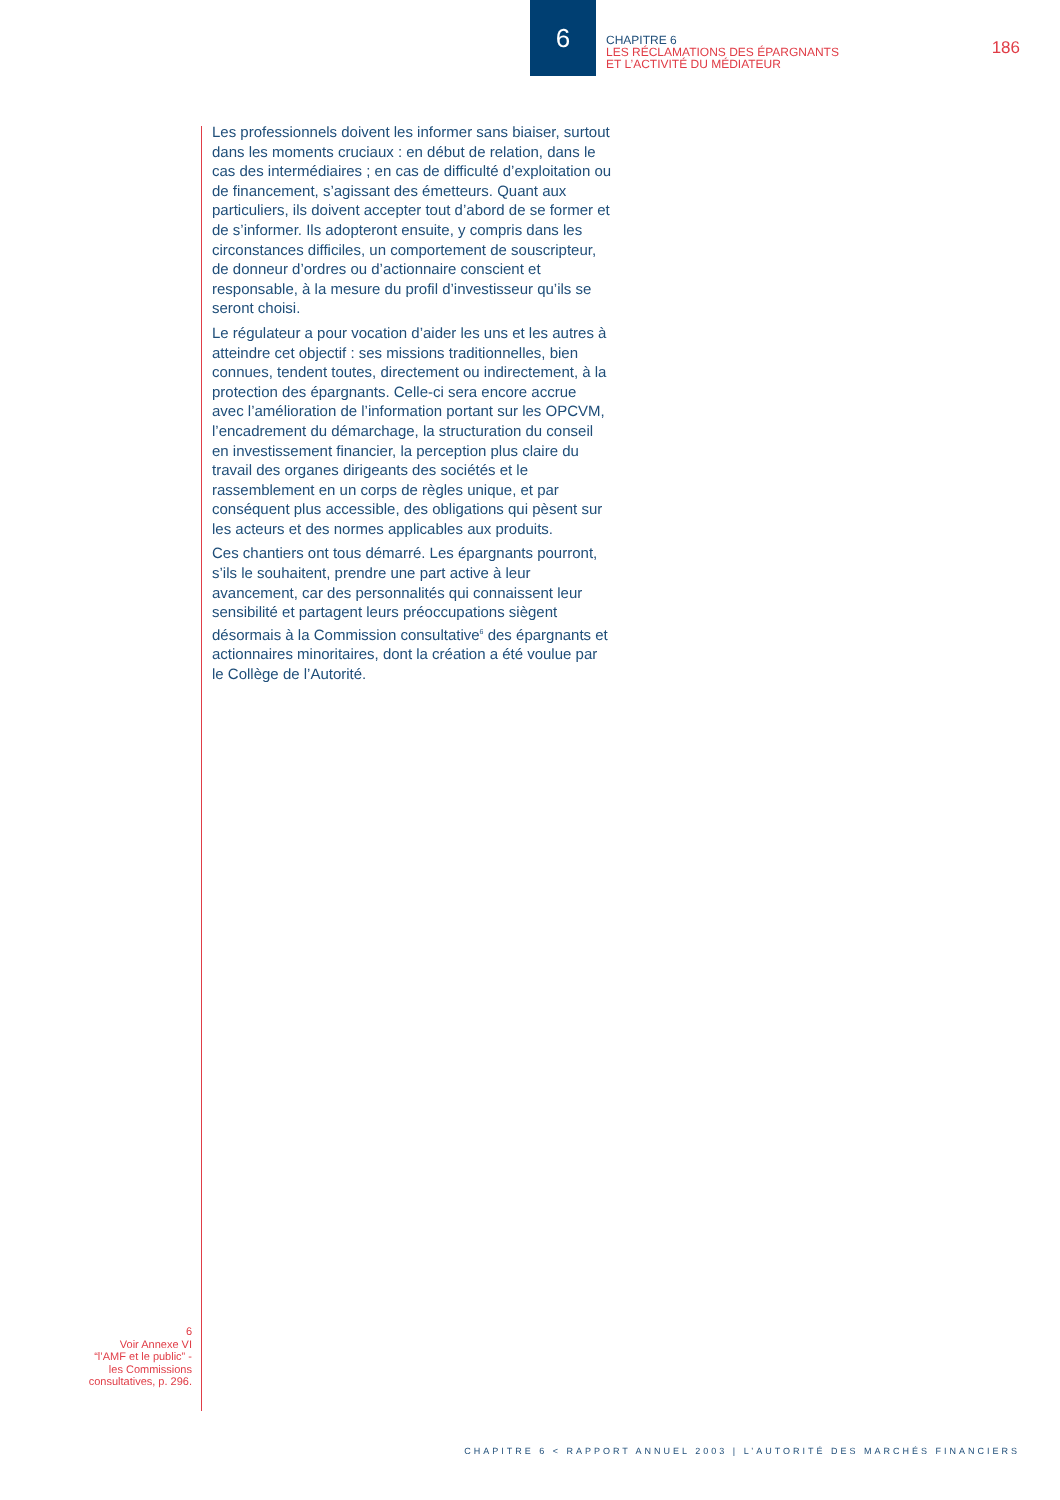6
CHAPITRE 6
LES RÉCLAMATIONS DES ÉPARGNANTS
ET L’ACTIVITÉ DU MÉDIATEUR
186
Les professionnels doivent les informer sans biaiser, surtout dans les moments cruciaux : en début de relation, dans le cas des intermédiaires ; en cas de difficulté d’exploitation ou de financement, s’agissant des émetteurs. Quant aux particuliers, ils doivent accepter tout d’abord de se former et de s’informer. Ils adopteront ensuite, y compris dans les circonstances difficiles, un comportement de souscripteur, de donneur d’ordres ou d’actionnaire conscient et responsable, à la mesure du profil d’investisseur qu’ils se seront choisi.
Le régulateur a pour vocation d’aider les uns et les autres à atteindre cet objectif : ses missions traditionnelles, bien connues, tendent toutes, directement ou indirectement, à la protection des épargnants. Celle-ci sera encore accrue avec l’amélioration de l’information portant sur les OPCVM, l’encadrement du démarchage, la structuration du conseil en investissement financier, la perception plus claire du travail des organes dirigeants des sociétés et le rassemblement en un corps de règles unique, et par conséquent plus accessible, des obligations qui pèsent sur les acteurs et des normes applicables aux produits.
Ces chantiers ont tous démarré. Les épargnants pourront, s’ils le souhaitent, prendre une part active à leur avancement, car des personnalités qui connaissent leur sensibilité et partagent leurs préoccupations siègent désormais à la Commission consultative<sup>6</sup> des épargnants et actionnaires minoritaires, dont la création a été voulue par le Collège de l’Autorité.
6
Voir Annexe VI
“l’AMF et le public” -
les Commissions
consultatives, p. 296.
CHAPITRE 6 < RAPPORT ANNUEL 2003 | L’AUTORITÉ DES MARCHÉS FINANCIERS